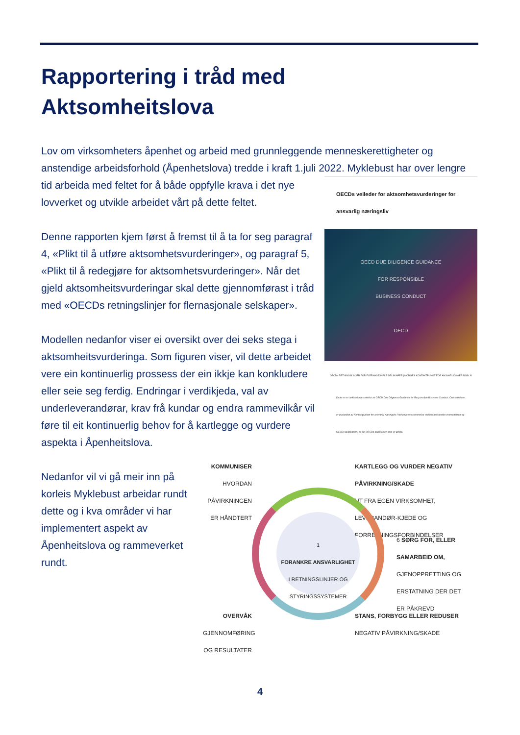Rapportering i tråd med
Aktsomheitslova
Lov om virksomheters åpenhet og arbeid med grunnleggende menneskerettigheter og anstendige arbeidsforhold (Åpenhetslova) tredde i kraft 1.juli 2022. Myklebust har over OECDs veileder for aktsomhetsvurderinger for ansvarlig næringsliv
OECD DUE DILIGENCE GUIDANCE
FOR RESPONSIBLE
BUSINESS CONDUCT
OECD
OECDs RETNINGSLINJER FOR FLERNASJONALE SELSKAPER | NORGES KONTAKTPUNKT FOR ANSVARLIG NÆRINGSLIV
Dette er en uoffisiell oversettelse av OECD Due Diligence Guidance for Responsible Business Conduct. Oversettelsen er utarbeidet av Kontaktpunktet for ansvarlig næringsliv. Ved uoverensstemmelse mellom den norske oversettelsen og OECDs publikasjon, er det OECDs publikasjon som er gyldig. lengre tid arbeida med feltet for å både oppfylle krava i det nye lovverket og utvikle arbeidet vårt på dette feltet.
Denne rapporten kjem først å fremst til å ta for seg paragraf 4, «Plikt til å utføre aktsomhetsvurderinger», og paragraf 5, «Plikt til å redegjøre for aktsomhetsvurderinger». Når det gjeld aktsomheitsvurderingar skal dette gjennomførast i tråd med «OECDs retningslinjer for flernasjonale selskaper».
Modellen nedanfor viser ei oversikt over dei seks stega i aktsomheitsvurderinga. Som figuren viser, vil dette arbeidet vere ein kontinuerlig prossess der ein ikkje kan konkludere eller seie seg ferdig. Endringar i verdikjeda, val av underleverandørar, krav frå kundar og endra rammevilkår vil føre til eit kontinuerlig behov for å kartlegge og vurdere aspekta i Åpenheitslova.
Nedanfor vil vi gå meir inn på korleis Myklebust arbeidar rundt dette og i kva områder vi har implementert aspekt av Åpenheitslova og rammeverket rundt.
KOMMUNISER
HVORDAN PÅVIRKNINGEN ER HÅNDTERT
KARTLEGG OG VURDER NEGATIV PÅVIRKNING/SKADE
UT FRA EGEN VIRKSOMHET, LEVERANDØR-KJEDE OG FORRETNINGSFORBINDELSER
1
FORANKRE ANSVARLIGHET
I RETNINGSLINJER OG STYRINGSSYSTEMER
6 SØRG FOR, ELLER SAMARBEID OM,
GJENOPPRETTING OG ERSTATNING DER DET ER PÅKREVD
OVERVÅK
GJENNOMFØRING OG RESULTATER
STANS, FORBYGG ELLER REDUSER
NEGATIV PÅVIRKNING/SKADE
4